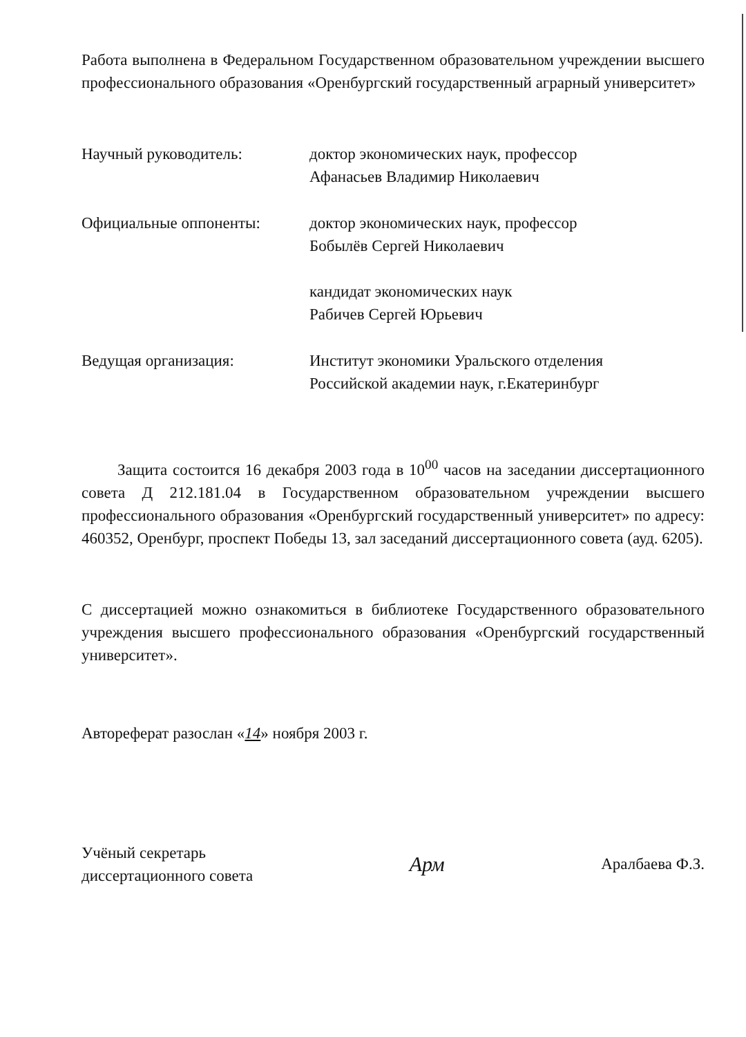Работа выполнена в Федеральном Государственном образовательном учреждении высшего профессионального образования «Оренбургский государственный аграрный университет»
Научный руководитель: доктор экономических наук, профессор
Афанасьев Владимир Николаевич
Официальные оппоненты: доктор экономических наук, профессор
Бобылёв Сергей Николаевич
кандидат экономических наук
Рабичев Сергей Юрьевич
Ведущая организация: Институт экономики Уральского отделения
Российской академии наук, г.Екатеринбург
Защита состоится 16 декабря 2003 года в 10<sup>00</sup> часов на заседании диссертационного совета Д 212.181.04 в Государственном образовательном учреждении высшего профессионального образования «Оренбургский государственный университет» по адресу: 460352, Оренбург, проспект Победы 13, зал заседаний диссертационного совета (ауд. 6205).
С диссертацией можно ознакомиться в библиотеке Государственного образовательного учреждения высшего профессионального образования «Оренбургский государственный университет».
Автореферат разослан «14» ноября 2003 г.
Учёный секретарь
диссертационного совета
Арм
Аралбаева Ф.З.